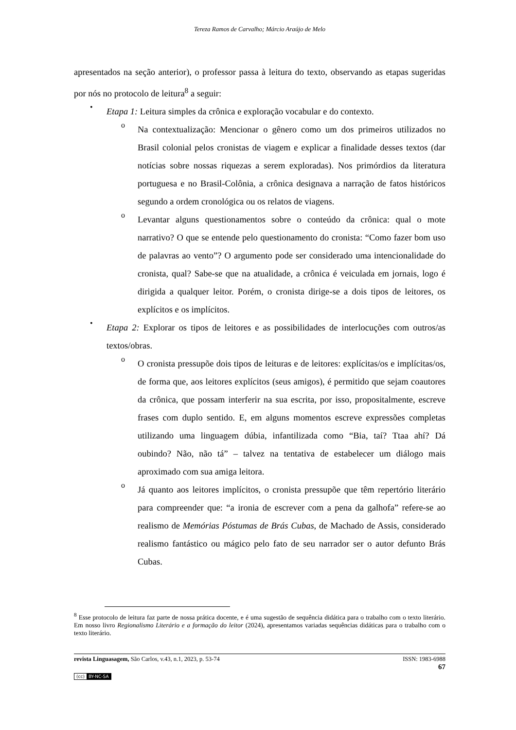Tereza Ramos de Carvalho; Márcio Araújo de Melo
apresentados na seção anterior), o professor passa à leitura do texto, observando as etapas sugeridas por nós no protocolo de leitura<sup>8</sup> a seguir:
•
Etapa 1: Leitura simples da crônica e exploração vocabular e do contexto.
o
Na contextualização: Mencionar o gênero como um dos primeiros utilizados no Brasil colonial pelos cronistas de viagem e explicar a finalidade desses textos (dar notícias sobre nossas riquezas a serem exploradas). Nos primórdios da literatura portuguesa e no Brasil-Colônia, a crônica designava a narração de fatos históricos segundo a ordem cronológica ou os relatos de viagens.
o
Levantar alguns questionamentos sobre o conteúdo da crônica: qual o mote narrativo? O que se entende pelo questionamento do cronista: “Como fazer bom uso de palavras ao vento”? O argumento pode ser considerado uma intencionalidade do cronista, qual? Sabe-se que na atualidade, a crônica é veiculada em jornais, logo é dirigida a qualquer leitor. Porém, o cronista dirige-se a dois tipos de leitores, os explícitos e os implícitos.
•
Etapa 2: Explorar os tipos de leitores e as possibilidades de interlocuções com outros/as textos/obras.
o
O cronista pressupõe dois tipos de leituras e de leitores: explícitas/os e implícitas/os, de forma que, aos leitores explícitos (seus amigos), é permitido que sejam coautores da crônica, que possam interferir na sua escrita, por isso, propositalmente, escreve frases com duplo sentido. E, em alguns momentos escreve expressões completas utilizando uma linguagem dúbia, infantilizada como “Bia, taí? Ttaa ahí? Dá oubindo? Não, não tá” – talvez na tentativa de estabelecer um diálogo mais aproximado com sua amiga leitora.
o
Já quanto aos leitores implícitos, o cronista pressupõe que têm repertório literário para compreender que: “a ironia de escrever com a pena da galhofa” refere-se ao realismo de Memórias Póstumas de Brás Cubas, de Machado de Assis, considerado realismo fantástico ou mágico pelo fato de seu narrador ser o autor defunto Brás Cubas.
<sup>8</sup> Esse protocolo de leitura faz parte de nossa prática docente, e é uma sugestão de sequência didática para o trabalho com o texto literário. Em nosso livro Regionalismo Literário e a formação do leitor (2024), apresentamos variadas sequências didáticas para o trabalho com o texto literário.
revista Linguasagem, São Carlos, v.43, n.1, 2023, p. 53-74 ISSN: 1983-6988
67
(cc) BY-NC-SA